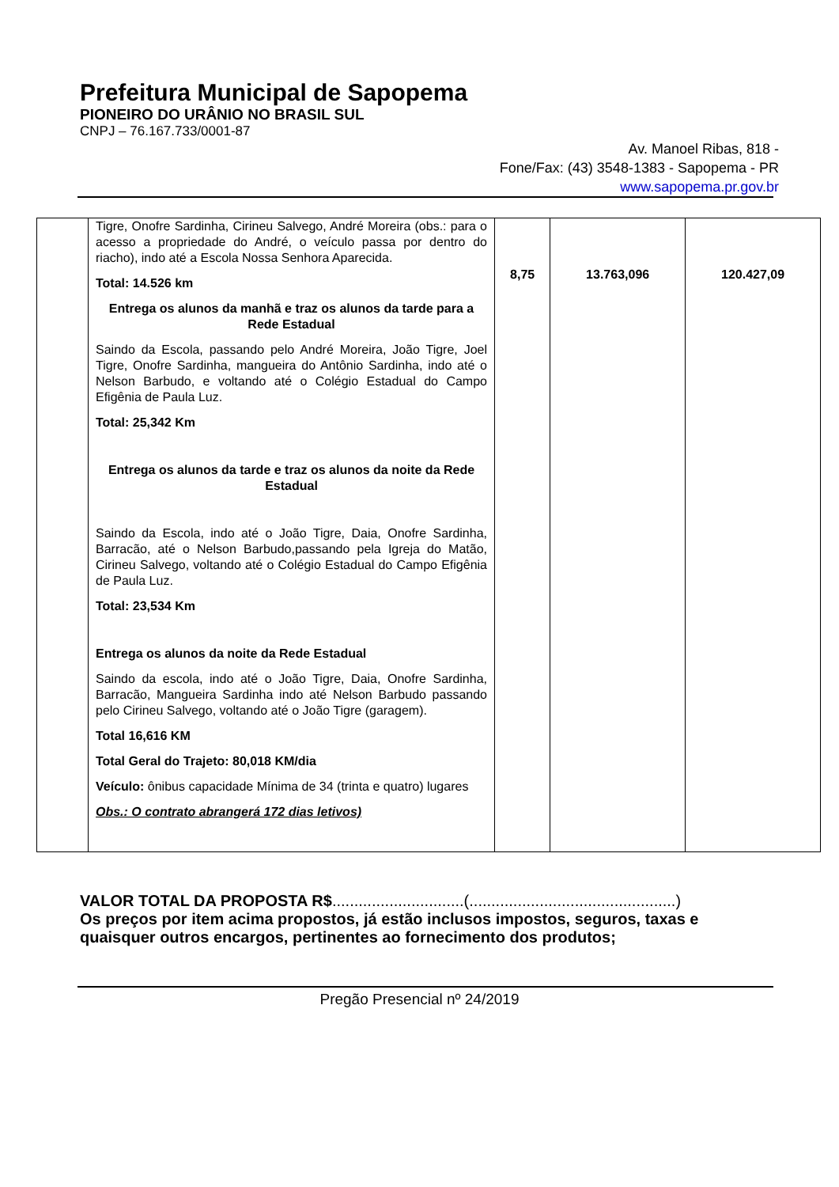Prefeitura Municipal de Sapopema
PIONEIRO DO URÂNIO NO BRASIL SUL
CNPJ – 76.167.733/0001-87
Av. Manoel Ribas, 818 -
Fone/Fax: (43) 3548-1383 - Sapopema - PR
www.sapopema.pr.gov.br
| | Tigre, Onofre Sardinha, Cirineu Salvego, André Moreira (obs.: para o acesso a propriedade do André, o veículo passa por dentro do riacho), indo até a Escola Nossa Senhora Aparecida. Total: 14.526 km Entrega os alunos da manhã e traz os alunos da tarde para a Rede Estadual Saindo da Escola, passando pelo André Moreira, João Tigre, Joel Tigre, Onofre Sardinha, mangueira do Antônio Sardinha, indo até o Nelson Barbudo, e voltando até o Colégio Estadual do Campo Efigênia de Paula Luz. Total: 25,342 Km Entrega os alunos da tarde e traz os alunos da noite da Rede Estadual Saindo da Escola, indo até o João Tigre, Daia, Onofre Sardinha, Barracão, até o Nelson Barbudo,passando pela Igreja do Matão, Cirineu Salvego, voltando até o Colégio Estadual do Campo Efigênia de Paula Luz. Total: 23,534 Km Entrega os alunos da noite da Rede Estadual Saindo da escola, indo até o João Tigre, Daia, Onofre Sardinha, Barracão, Mangueira Sardinha indo até Nelson Barbudo passando pelo Cirineu Salvego, voltando até o João Tigre (garagem). Total 16,616 KM Total Geral do Trajeto: 80,018 KM/dia Veículo: ônibus capacidade Mínima de 34 (trinta e quatro) lugares Obs.: O contrato abrangerá 172 dias letivos) | 8,75 | 13.763,096 | 120.427,09 |
VALOR TOTAL DA PROPOSTA R$..............................(...............................................)
Os preços por item acima propostos, já estão inclusos impostos, seguros, taxas e quaisquer outros encargos, pertinentes ao fornecimento dos produtos;
Pregão Presencial nº 24/2019